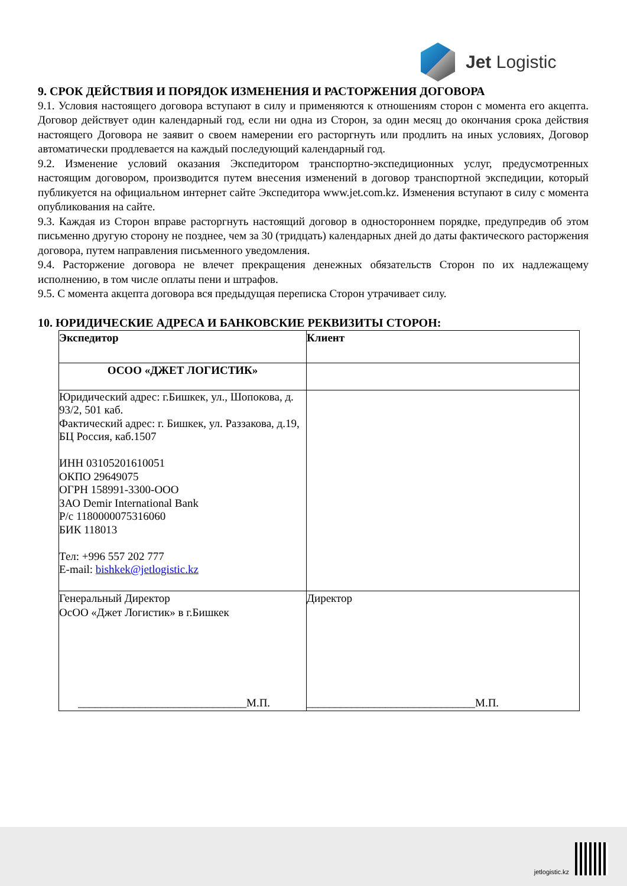Jet Logistic
9. СРОК ДЕЙСТВИЯ И ПОРЯДОК ИЗМЕНЕНИЯ И РАСТОРЖЕНИЯ ДОГОВОРА
9.1. Условия настоящего договора вступают в силу и применяются к отношениям сторон с момента его акцепта. Договор действует один календарный год, если ни одна из Сторон, за один месяц до окончания срока действия настоящего Договора не заявит о своем намерении его расторгнуть или продлить на иных условиях, Договор автоматически продлевается на каждый последующий календарный год.
9.2. Изменение условий оказания Экспедитором транспортно-экспедиционных услуг, предусмотренных настоящим договором, производится путем внесения изменений в договор транспортной экспедиции, который публикуется на официальном интернет сайте Экспедитора www.jet.com.kz. Изменения вступают в силу с момента опубликования на сайте.
9.3. Каждая из Сторон вправе расторгнуть настоящий договор в одностороннем порядке, предупредив об этом письменно другую сторону не позднее, чем за 30 (тридцать) календарных дней до даты фактического расторжения договора, путем направления письменного уведомления.
9.4. Расторжение договора не влечет прекращения денежных обязательств Сторон по их надлежащему исполнению, в том числе оплаты пени и штрафов.
9.5. С момента акцепта договора вся предыдущая переписка Сторон утрачивает силу.
10. ЮРИДИЧЕСКИЕ АДРЕСА И БАНКОВСКИЕ РЕКВИЗИТЫ СТОРОН:
| Экспедитор | Клиент |
| ОСОО «ДЖЕТ ЛОГИСТИК» | |
| Юридический адрес: г.Бишкек, ул., Шопокова, д. 93/2, 501 каб. Фактический адрес: г. Бишкек, ул. Раззакова, д.19, БЦ Россия, каб.1507 ИНН 03105201610051 ОКПО 29649075 ОГРН 158991-3300-ООО ЗАО Demir International Bank Р/с 1180000075316060 БИК 118013 Тел: +996 557 202 777 E-mail: bishkek@jetlogistic.kz | |
| Генеральный Директор ОсОО «Джет Логистик» в г.Бишкек ______________________________М.П. | Директор ______________________________М.П. |
jetlogistic.kz